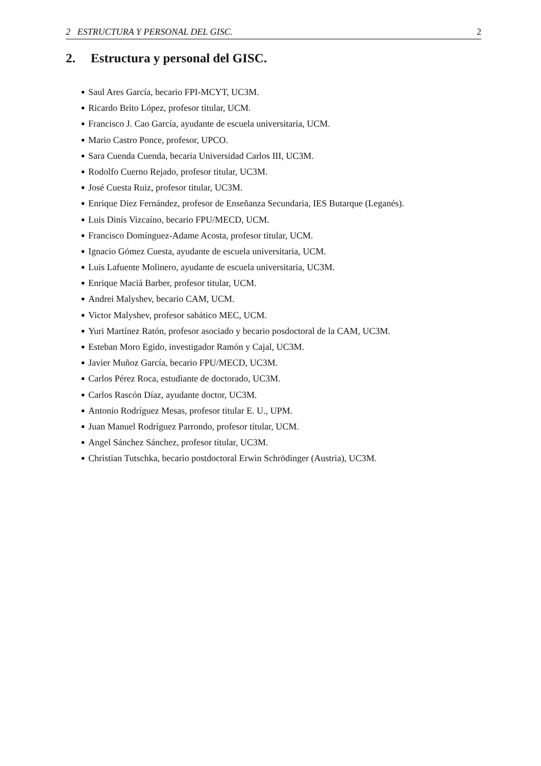2 ESTRUCTURA Y PERSONAL DEL GISC. 2
2. Estructura y personal del GISC.
Saul Ares García, becario FPI-MCYT, UC3M.
Ricardo Brito López, profesor titular, UCM.
Francisco J. Cao García, ayudante de escuela universitaria, UCM.
Mario Castro Ponce, profesor, UPCO.
Sara Cuenda Cuenda, becaria Universidad Carlos III, UC3M.
Rodolfo Cuerno Rejado, profesor titular, UC3M.
José Cuesta Ruiz, profesor titular, UC3M.
Enrique Diez Fernández, profesor de Enseñanza Secundaria, IES Butarque (Leganés).
Luis Dinís Vizcaíno, becario FPU/MECD, UCM.
Francisco Domínguez-Adame Acosta, profesor titular, UCM.
Ignacio Gómez Cuesta, ayudante de escuela universitaria, UCM.
Luis Lafuente Molinero, ayudante de escuela universitaria, UC3M.
Enrique Maciá Barber, profesor titular, UCM.
Andrei Malyshev, becario CAM, UCM.
Victor Malyshev, profesor sabático MEC, UCM.
Yuri Martínez Ratón, profesor asociado y becario posdoctoral de la CAM, UC3M.
Esteban Moro Egido, investigador Ramón y Cajal, UC3M.
Javier Muñoz García, becario FPU/MECD, UC3M.
Carlos Pérez Roca, estudiante de doctorado, UC3M.
Carlos Rascón Díaz, ayudante doctor, UC3M.
Antonio Rodríguez Mesas, profesor titular E. U., UPM.
Juan Manuel Rodríguez Parrondo, profesor titular, UCM.
Angel Sánchez Sánchez, profesor titular, UC3M.
Christian Tutschka, becario postdoctoral Erwin Schrödinger (Austria), UC3M.